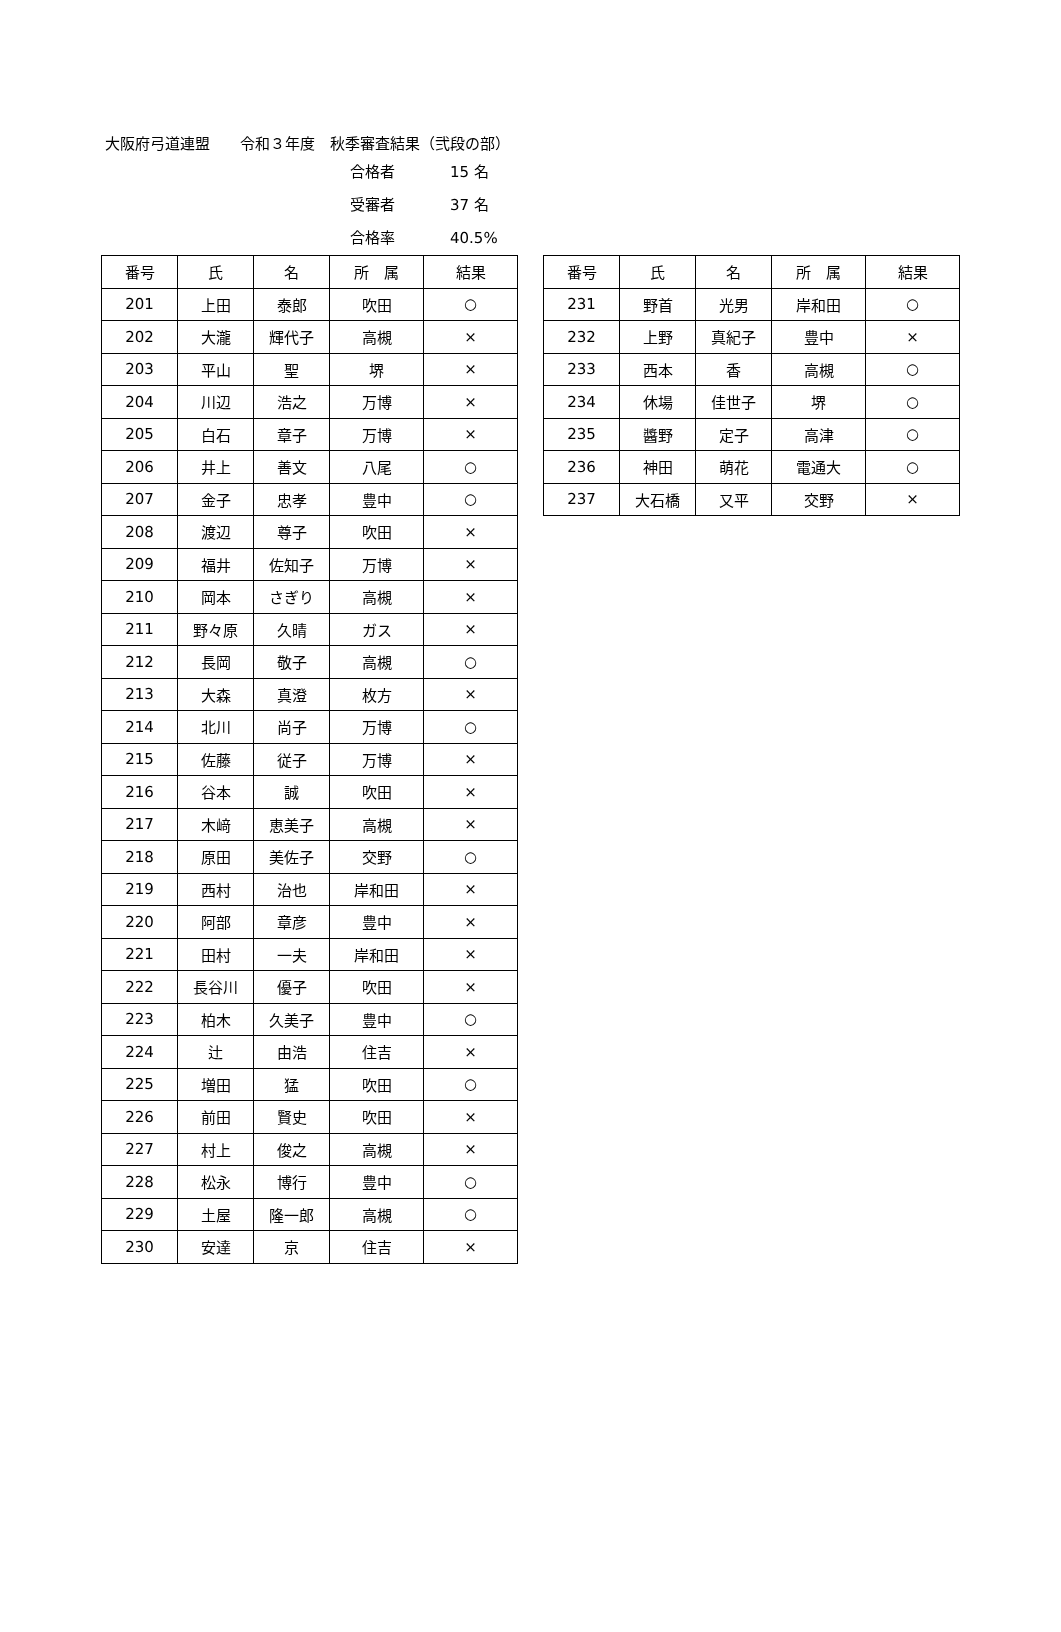大阪府弓道連盟　　令和３年度　秋季審査結果（弐段の部）
合格者 15 名
受審者 37 名
合格率 40.5%
| 番号 | 氏 | 名 | 所 属 | 結果 |
| --- | --- | --- | --- | --- |
| 201 | 上田 | 泰郎 | 吹田 | ○ |
| 202 | 大瀧 | 輝代子 | 高槻 | × |
| 203 | 平山 | 聖 | 堺 | × |
| 204 | 川辺 | 浩之 | 万博 | × |
| 205 | 白石 | 章子 | 万博 | × |
| 206 | 井上 | 善文 | 八尾 | ○ |
| 207 | 金子 | 忠孝 | 豊中 | ○ |
| 208 | 渡辺 | 尊子 | 吹田 | × |
| 209 | 福井 | 佐知子 | 万博 | × |
| 210 | 岡本 | さぎり | 高槻 | × |
| 211 | 野々原 | 久晴 | ガス | × |
| 212 | 長岡 | 敬子 | 高槻 | ○ |
| 213 | 大森 | 真澄 | 枚方 | × |
| 214 | 北川 | 尚子 | 万博 | ○ |
| 215 | 佐藤 | 従子 | 万博 | × |
| 216 | 谷本 | 誠 | 吹田 | × |
| 217 | 木﨑 | 恵美子 | 高槻 | × |
| 218 | 原田 | 美佐子 | 交野 | ○ |
| 219 | 西村 | 治也 | 岸和田 | × |
| 220 | 阿部 | 章彦 | 豊中 | × |
| 221 | 田村 | 一夫 | 岸和田 | × |
| 222 | 長谷川 | 優子 | 吹田 | × |
| 223 | 柏木 | 久美子 | 豊中 | ○ |
| 224 | 辻 | 由浩 | 住吉 | × |
| 225 | 増田 | 猛 | 吹田 | ○ |
| 226 | 前田 | 賢史 | 吹田 | × |
| 227 | 村上 | 俊之 | 高槻 | × |
| 228 | 松永 | 博行 | 豊中 | ○ |
| 229 | 土屋 | 隆一郎 | 高槻 | ○ |
| 230 | 安達 | 京 | 住吉 | × |
| 番号 | 氏 | 名 | 所 属 | 結果 |
| --- | --- | --- | --- | --- |
| 231 | 野首 | 光男 | 岸和田 | ○ |
| 232 | 上野 | 真紀子 | 豊中 | × |
| 233 | 西本 | 香 | 高槻 | ○ |
| 234 | 休場 | 佳世子 | 堺 | ○ |
| 235 | 醬野 | 定子 | 高津 | ○ |
| 236 | 神田 | 萌花 | 電通大 | ○ |
| 237 | 大石橋 | 又平 | 交野 | × |